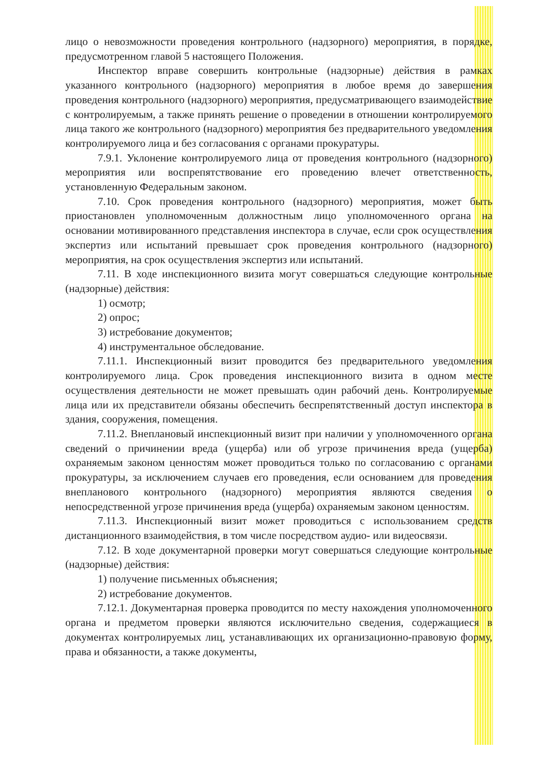лицо о невозможности проведения контрольного (надзорного) мероприятия, в порядке, предусмотренном главой 5 настоящего Положения.
Инспектор вправе совершить контрольные (надзорные) действия в рамках указанного контрольного (надзорного) мероприятия в любое время до завершения проведения контрольного (надзорного) мероприятия, предусматривающего взаимодействие с контролируемым, а также принять решение о проведении в отношении контролируемого лица такого же контрольного (надзорного) мероприятия без предварительного уведомления контролируемого лица и без согласования с органами прокуратуры.
7.9.1. Уклонение контролируемого лица от проведения контрольного (надзорного) мероприятия или воспрепятствование его проведению влечет ответственность, установленную Федеральным законом.
7.10. Срок проведения контрольного (надзорного) мероприятия, может быть приостановлен уполномоченным должностным лицо уполномоченного органа на основании мотивированного представления инспектора в случае, если срок осуществления экспертиз или испытаний превышает срок проведения контрольного (надзорного) мероприятия, на срок осуществления экспертиз или испытаний.
7.11. В ходе инспекционного визита могут совершаться следующие контрольные (надзорные) действия:
1) осмотр;
2) опрос;
3) истребование документов;
4) инструментальное обследование.
7.11.1. Инспекционный визит проводится без предварительного уведомления контролируемого лица. Срок проведения инспекционного визита в одном месте осуществления деятельности не может превышать один рабочий день. Контролируемые лица или их представители обязаны обеспечить беспрепятственный доступ инспектора в здания, сооружения, помещения.
7.11.2. Внеплановый инспекционный визит при наличии у уполномоченного органа сведений о причинении вреда (ущерба) или об угрозе причинения вреда (ущерба) охраняемым законом ценностям может проводиться только по согласованию с органами прокуратуры, за исключением случаев его проведения, если основанием для проведения внепланового контрольного (надзорного) мероприятия являются сведения о непосредственной угрозе причинения вреда (ущерба) охраняемым законом ценностям.
7.11.3. Инспекционный визит может проводиться с использованием средств дистанционного взаимодействия, в том числе посредством аудио- или видеосвязи.
7.12. В ходе документарной проверки могут совершаться следующие контрольные (надзорные) действия:
1) получение письменных объяснения;
2) истребование документов.
7.12.1. Документарная проверка проводится по месту нахождения уполномоченного органа и предметом проверки являются исключительно сведения, содержащиеся в документах контролируемых лиц, устанавливающих их организационно-правовую форму, права и обязанности, а также документы,